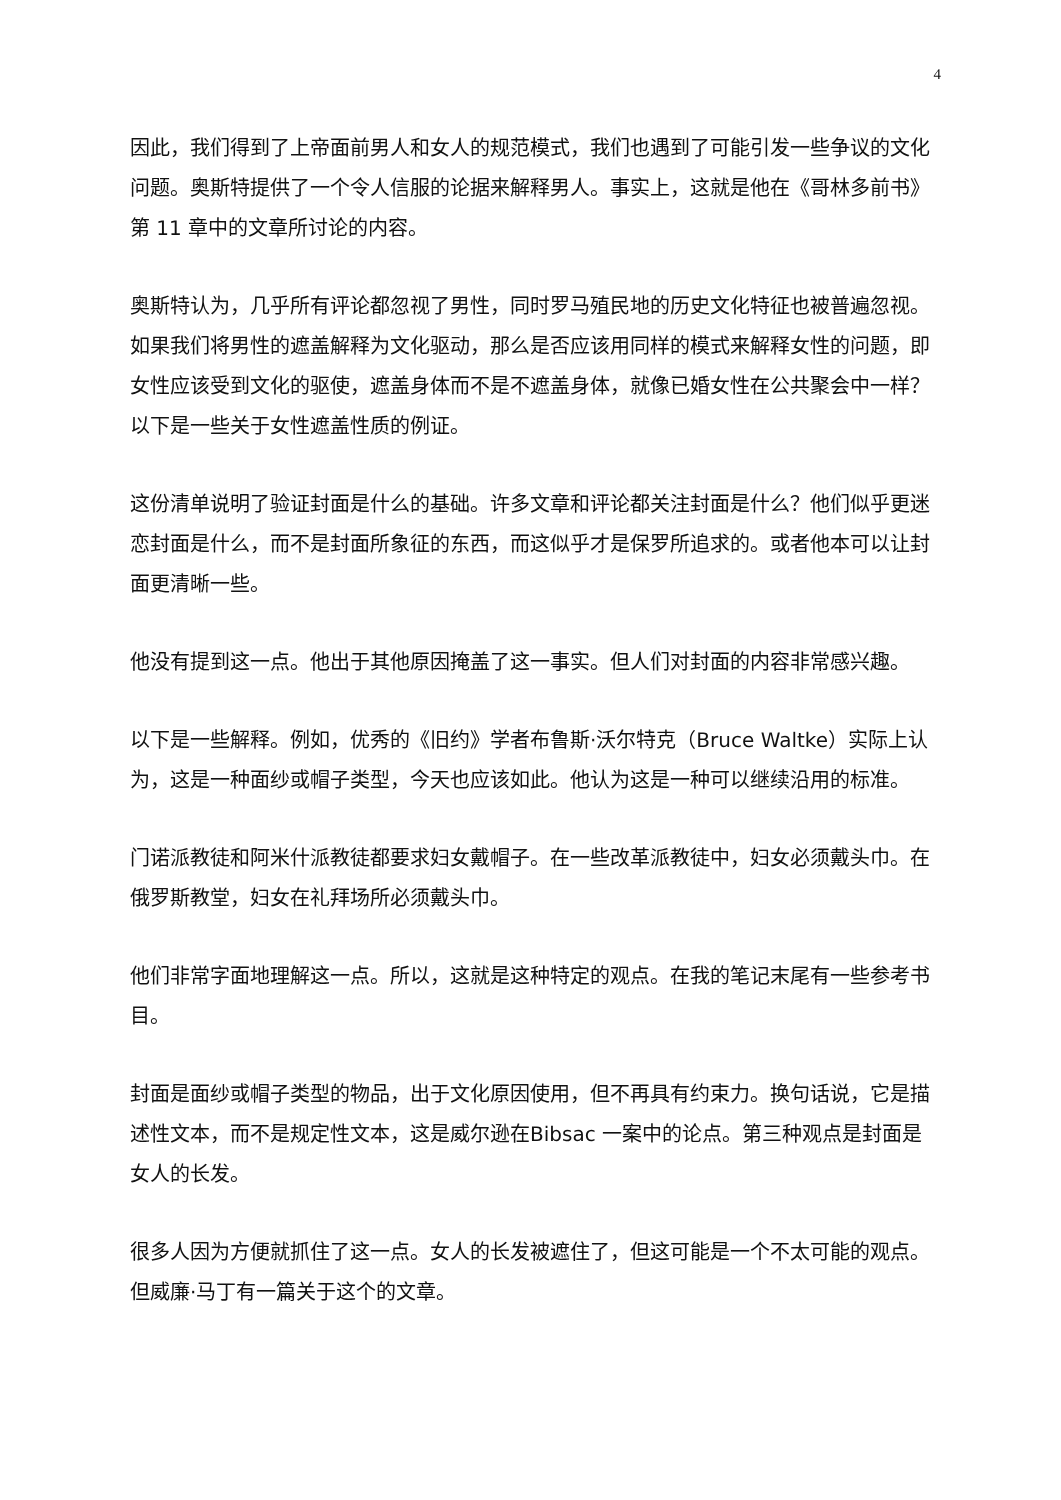4
因此，我们得到了上帝面前男人和女人的规范模式，我们也遇到了可能引发一些争议的文化问题。奥斯特提供了一个令人信服的论据来解释男人。事实上，这就是他在《哥林多前书》第 11 章中的文章所讨论的内容。
奥斯特认为，几乎所有评论都忽视了男性，同时罗马殖民地的历史文化特征也被普遍忽视。如果我们将男性的遮盖解释为文化驱动，那么是否应该用同样的模式来解释女性的问题，即女性应该受到文化的驱使，遮盖身体而不是不遮盖身体，就像已婚女性在公共聚会中一样？以下是一些关于女性遮盖性质的例证。
这份清单说明了验证封面是什么的基础。许多文章和评论都关注封面是什么？他们似乎更迷恋封面是什么，而不是封面所象征的东西，而这似乎才是保罗所追求的。或者他本可以让封面更清晰一些。
他没有提到这一点。他出于其他原因掩盖了这一事实。但人们对封面的内容非常感兴趣。
以下是一些解释。例如，优秀的《旧约》学者布鲁斯·沃尔特克（Bruce Waltke）实际上认为，这是一种面纱或帽子类型，今天也应该如此。他认为这是一种可以继续沿用的标准。
门诺派教徒和阿米什派教徒都要求妇女戴帽子。在一些改革派教徒中，妇女必须戴头巾。在俄罗斯教堂，妇女在礼拜场所必须戴头巾。
他们非常字面地理解这一点。所以，这就是这种特定的观点。在我的笔记末尾有一些参考书目。
封面是面纱或帽子类型的物品，出于文化原因使用，但不再具有约束力。换句话说，它是描述性文本，而不是规定性文本，这是威尔逊在Bibsac 一案中的论点。第三种观点是封面是女人的长发。
很多人因为方便就抓住了这一点。女人的长发被遮住了，但这可能是一个不太可能的观点。但威廉·马丁有一篇关于这个的文章。